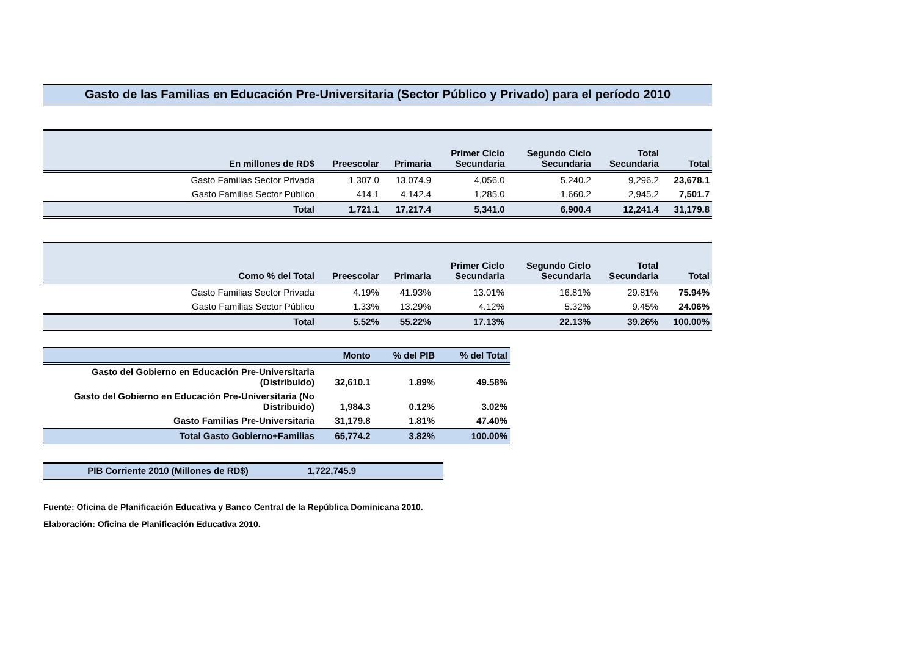Gasto de las Familias en Educación Pre-Universitaria (Sector Público y Privado) para el período 2010
| En millones de RD$ | Preescolar | Primaria | Primer Ciclo Secundaria | Segundo Ciclo Secundaria | Total Secundaria | Total |
| --- | --- | --- | --- | --- | --- | --- |
| Gasto Familias Sector Privada | 1,307.0 | 13,074.9 | 4,056.0 | 5,240.2 | 9,296.2 | 23,678.1 |
| Gasto Familias Sector Público | 414.1 | 4,142.4 | 1,285.0 | 1,660.2 | 2,945.2 | 7,501.7 |
| Total | 1,721.1 | 17,217.4 | 5,341.0 | 6,900.4 | 12,241.4 | 31,179.8 |
| Como % del Total | Preescolar | Primaria | Primer Ciclo Secundaria | Segundo Ciclo Secundaria | Total Secundaria | Total |
| --- | --- | --- | --- | --- | --- | --- |
| Gasto Familias Sector Privada | 4.19% | 41.93% | 13.01% | 16.81% | 29.81% | 75.94% |
| Gasto Familias Sector Público | 1.33% | 13.29% | 4.12% | 5.32% | 9.45% | 24.06% |
| Total | 5.52% | 55.22% | 17.13% | 22.13% | 39.26% | 100.00% |
| | Monto | % del PIB | % del Total |
| --- | --- | --- | --- |
| Gasto del Gobierno en Educación Pre-Universitaria (Distribuido) | 32,610.1 | 1.89% | 49.58% |
| Gasto del Gobierno en Educación Pre-Universitaria (No Distribuido) | 1,984.3 | 0.12% | 3.02% |
| Gasto Familias Pre-Universitaria | 31,179.8 | 1.81% | 47.40% |
| Total Gasto Gobierno+Familias | 65,774.2 | 3.82% | 100.00% |
| PIB Corriente 2010 (Millones de RD$) | 1,722,745.9 | |
Fuente: Oficina de Planificación Educativa y Banco Central de la República Dominicana 2010.
Elaboración: Oficina de Planificación Educativa 2010.